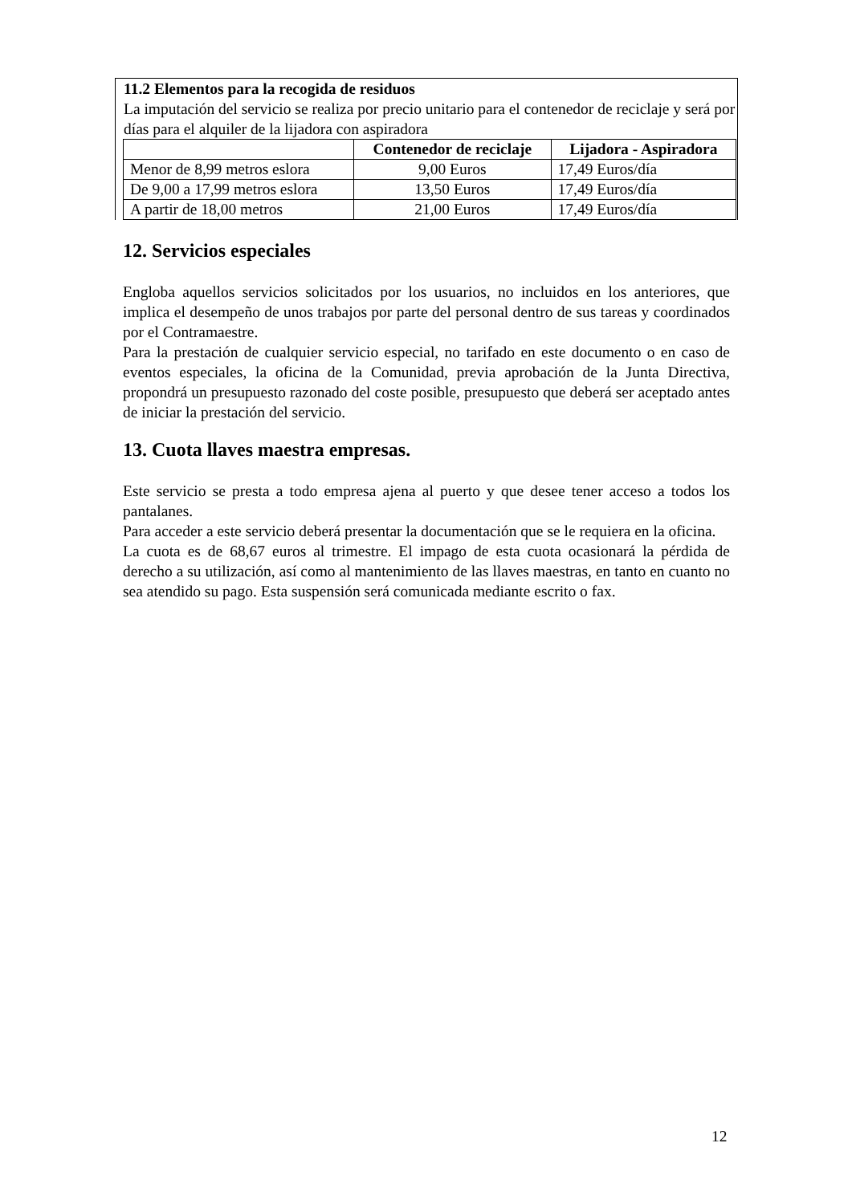11.2 Elementos para la recogida de residuos
La imputación del servicio se realiza por precio unitario para el contenedor de reciclaje y será por días para el alquiler de la lijadora con aspiradora
| | Contenedor de reciclaje | Lijadora - Aspiradora |
| --- | --- | --- |
| Menor de 8,99 metros eslora | 9,00 Euros | 17,49 Euros/día |
| De 9,00 a 17,99 metros eslora | 13,50 Euros | 17,49 Euros/día |
| A partir de 18,00 metros | 21,00 Euros | 17,49 Euros/día |
12. Servicios especiales
Engloba aquellos servicios solicitados por los usuarios, no incluidos en los anteriores, que implica el desempeño de unos trabajos por parte del personal dentro de sus tareas y coordinados por el Contramaestre.
Para la prestación de cualquier servicio especial, no tarifado en este documento o en caso de eventos especiales, la oficina de la Comunidad, previa aprobación de la Junta Directiva, propondrá un presupuesto razonado del coste posible, presupuesto que deberá ser aceptado antes de iniciar la prestación del servicio.
13. Cuota llaves maestra empresas.
Este servicio se presta a todo empresa ajena al puerto y que desee tener acceso a todos los pantalanes.
Para acceder a este servicio deberá presentar la documentación que se le requiera en la oficina.
La cuota es de 68,67 euros al trimestre. El impago de esta cuota ocasionará la pérdida de derecho a su utilización, así como al mantenimiento de las llaves maestras, en tanto en cuanto no sea atendido su pago. Esta suspensión será comunicada mediante escrito o fax.
12